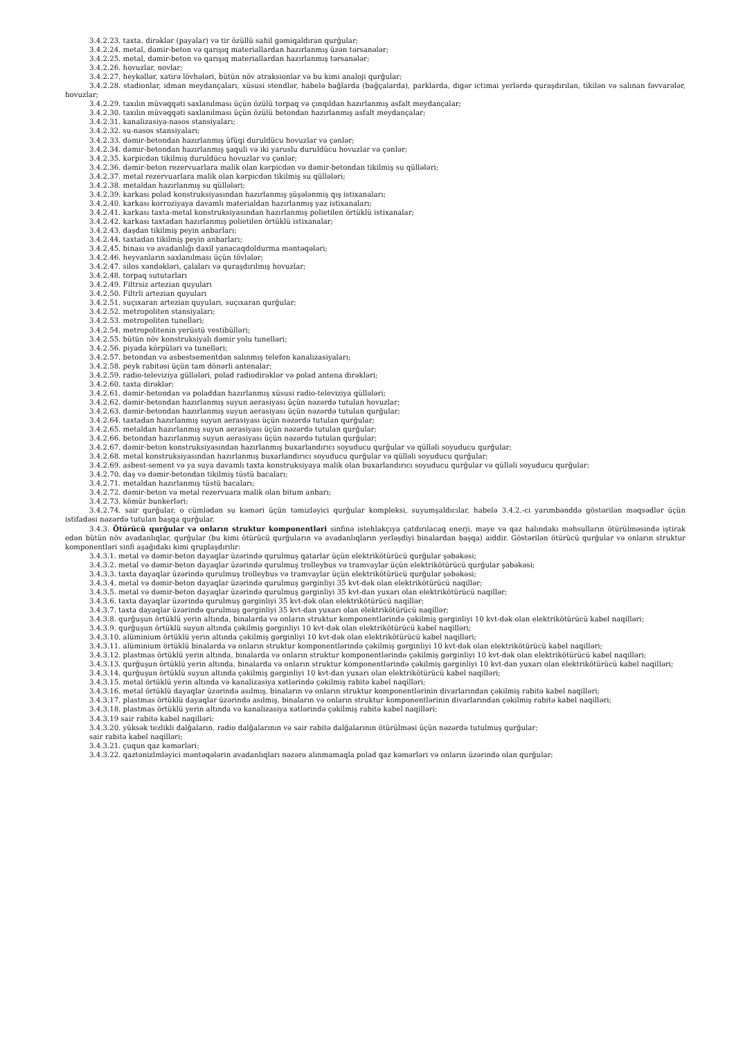3.4.2.23. taxta, dirəklər (payalar) və tir özüllü sahil gəmiqaldıran qurğular;
3.4.2.24. metal, dəmir-beton və qarışıq materiallardan hazırlanmış üzən tərsanələr;
3.4.2.25. metal, dəmir-beton və qarışıq materiallardan hazırlanmış tərsanələr;
3.4.2.26. hovuzlar, novlar;
3.4.2.27. heykəllər, xatirə lövhələri, bütün növ atraksionlar və bu kimi analoji qurğular;
3.4.2.28. stadionlar, idman meydançaları, xüsusi stendlər, habelə bağlarda (bağçalarda), parklarda, digər ictimai yerlərdə quraşdırılan, tikilən və salınan fəvvarələr, hovuzlar;
3.4.2.29. taxılın müvəqqəti saxlanılması üçün özülü torpaq və çınqıldan hazırlanmış asfalt meydançalar;
3.4.2.30. taxılın müvəqqəti saxlanılması üçün özülü betondan hazırlanmış asfalt meydançalar;
3.4.2.31. kanalizasiya-nasos stansiyaları;
3.4.2.32. su-nasos stansiyaları;
3.4.2.33. dəmir-betondan hazırlanmış üfüqi duruldücu hovuzlar və çənlər;
3.4.2.34. dəmir-betondan hazırlanmış şaquli və iki yaruslu duruldücu hovuzlar və çənlər;
3.4.2.35. kərpicdən tikilmiş duruldücu hovuzlar və çənlər;
3.4.2.36. dəmir-beton rezervuarlara malik olan kərpicdən və dəmir-betondan tikilmiş su qüllələri;
3.4.2.37. metal rezervuarlara malik olan kərpicdən tikilmiş su qüllələri;
3.4.2.38. metaldan hazırlanmış su qüllələri;
3.4.2.39. karkası polad konstruksiyasından hazırlanmış şüşələnmiş qış istixanaları;
3.4.2.40. karkası korroziyaya davamlı materialdan hazırlanmış yaz istixanaları;
3.4.2.41. karkası taxta-metal konstruksiyasından hazırlanmış polietilen örtüklü istixanalar;
3.4.2.42. karkası taxtadan hazırlanmış polietilen örtüklü istixanalar;
3.4.2.43. daşdan tikilmiş peyin anbarları;
3.4.2.44. taxtadan tikilmiş peyin anbarları;
3.4.2.45. binası və avadanlığı daxil yanacaqdoldurma məntəqələri;
3.4.2.46. heyvanların saxlanılması üçün tövlələr;
3.4.2.47. silos xəndəkləri, çalaları və quraşdırılmış hovuzlar;
3.4.2.48. torpaq sututarları
3.4.2.49. Filtrsiz artezian quyuları
3.4.2.50. Filtrli artezian quyuları
3.4.2.51. suçıxaran artezian quyuları, suçıxaran qurğular;
3.4.2.52. metropoliten stansiyaları;
3.4.2.53. metropoliten tunelləri;
3.4.2.54. metropolitenin yerüstü vestibülləri;
3.4.2.55. bütün növ konstruksiyalı dəmir yolu tunelləri;
3.4.2.56. piyada körpüləri və tunelləri;
3.4.2.57. betondan və asbestsementdən salınmış telefon kanalizasiyaları;
3.4.2.58. peyk rabitəsi üçün tam dönərli antenalar;
3.4.2.59. radio-televiziya güllələri, polad radiodirəklər və polad antena dirəkləri;
3.4.2.60. taxta dirəklər;
3.4.2.61. dəmir-betondan və poladdan hazırlanmış xüsusi radio-televiziya qüllələri;
3.4.2.62. dəmir-betondan hazırlanmış suyun aerasiyası üçün nəzərdə tutulan hovuzlar;
3.4.2.63. dəmir-betondan hazırlanmış suyun aerasiyası üçün nəzərdə tutulan qurğular;
3.4.2.64. taxtadan hazırlanmış suyun aerasiyası üçün nəzərdə tutulan qurğular;
3.4.2.65. metaldan hazırlanmış suyun aerasiyası üçün nəzərdə tutulan qurğular;
3.4.2.66. betondan hazırlanmış suyun aerasiyası üçün nəzərdə tutulan qurğular;
3.4.2.67. dəmir-beton konstruksiyasından hazırlanmış buxarlandırıcı soyuducu qurğular və qülləli soyuducu qurğular;
3.4.2.68. metal konstruksiyasından hazırlanmış buxarlandırıcı soyuducu qurğular və qülləli soyuducu qurğular;
3.4.2.69. asbest-sement və ya suya davamlı taxta konstruksiyaya malik olan buxarlandırıcı soyuducu qurğular və qülləli soyuducu qurğular;
3.4.2.70. daş və dəmir-betondan tikilmiş tüstü bacaları;
3.4.2.71. metaldan hazırlanmış tüstü bacaları;
3.4.2.72. dəmir-beton və metal rezervuara malik olan bitum anbarı;
3.4.2.73. kömür bunkerləri;
3.4.2.74. sair qurğular, o cümlədən su kəməri üçün təmizləyici qurğular kompleksi, suyumşaldıcılar, habelə 3.4.2.-ci yarımbənddə göstərilən məqsədlər üçün istifadəsi nəzərdə tutulan başqa qurğular.
3.4.3. Ötürücü qurğular və onların struktur komponentləri sinfinə istehlakçıya çatdırılacaq enerji, maye və qaz halındakı məhsulların ötürülməsində iştirak edən bütün növ avadanlıqlar, qurğular (bu kimi ötürücü qurğuların və avadanlıqların yerləşdiyi binalardan başqa) aiddir. Göstərilən ötürücü qurğular və onların struktur komponentləri sinfi aşağıdakı kimi qruplaşdırılır:
3.4.3.1. metal və dəmir-beton dayaqlar üzərində qurulmuş qatarlar üçün elektrikötürücü qurğular şəbəkəsi;
3.4.3.2. metal və dəmir-beton dayaqlar üzərində qurulmuş trolleybus və tramvaylar üçün elektrikötürücü qurğular şəbəkəsi;
3.4.3.3. taxta dayaqlar üzərində qurulmuş trolleybus və tramvaylar üçün elektrikötürücü qurğular şəbəkəsi;
3.4.3.4. metal və dəmir-beton dayaqlar üzərində qurulmuş gərginliyi 35 kvt-dək olan elektrikötürücü naqillər;
3.4.3.5. metal və dəmir-beton dayaqlar üzərində qurulmuş gərginliyi 35 kvt-dan yuxarı olan elektrikötürücü naqillər;
3.4.3.6. taxta dayaqlar üzərində qurulmuş gərginliyi 35 kvt-dək olan elektrikötürücü naqillər;
3.4.3.7. taxta dayaqlar üzərində qurulmuş gərginliyi 35 kvt-dan yuxarı olan elektrikötürücü naqillər;
3.4.3.8. qurğuşun örtüklü yerin altında, binalarda və onların struktur komponentlərində çəkilmiş gərginliyi 10 kvt-dək olan elektrikötürücü kabel naqilləri;
3.4.3.9. qurğuşun örtüklü suyun altında çəkilmiş gərginliyi 10 kvt-dək olan elektrikötürücü kabel naqilləri;
3.4.3.10. alüminium örtüklü yerin altında çəkilmiş gərginliyi 10 kvt-dək olan elektrikötürücü kabel naqilləri;
3.4.3.11. alüminium örtüklü binalarda və onların struktur komponentlərində çəkilmiş gərginliyi 10 kvt-dək olan elektrikötürücü kabel naqilləri;
3.4.3.12. plastmas örtüklü yerin altında, binalarda və onların struktur komponentlərində çəkilmiş gərginliyi 10 kvt-dək olan elektrikötürücü kabel naqilləri;
3.4.3.13. qurğuşun örtüklü yerin altında, binalarda və onların struktur komponentlərində çəkilmiş gərginliyi 10 kvt-dan yuxarı olan elektrikötürücü kabel naqilləri;
3.4.3.14. qurğuşun örtüklü suyun altında çəkilmiş gərginliyi 10 kvt-dan yuxarı olan elektrikötürücü kabel naqilləri;
3.4.3.15. metal örtüklü yerin altında və kanalizasiya xətlərində çəkilmiş rabitə kabel naqilləri;
3.4.3.16. metal örtüklü dayaqlar üzərində asılmış, binaların və onların struktur komponentlərinin divarlarından çəkilmiş rabitə kabel naqilləri;
3.4.3.17. plastmas örtüklü dayaqlar üzərində asılmış, binaların və onların struktur komponentlərinin divarlarından çəkilmiş rabitə kabel naqilləri;
3.4.3.18. plastmas örtüklü yerin altında və kanalizasiya xətlərində çəkilmiş rabitə kabel naqilləri;
3.4.3.19 sair rabitə kabel naqilləri;
3.4.3.20. yüksək tezlikli dalğaların, radio dalğalarının və sair rabitə dalğalarının ötürülməsi üçün nəzərdə tutulmuş qurğular;
sair rabitə kabel naqilləri;
3.4.3.21. çuqun qaz kəmərləri;
3.4.3.22. qaztənizlmləyici məntəqələrin avadanlıqları nəzərə alınmamaqla polad qaz kəmərləri və onların üzərində olan qurğular;